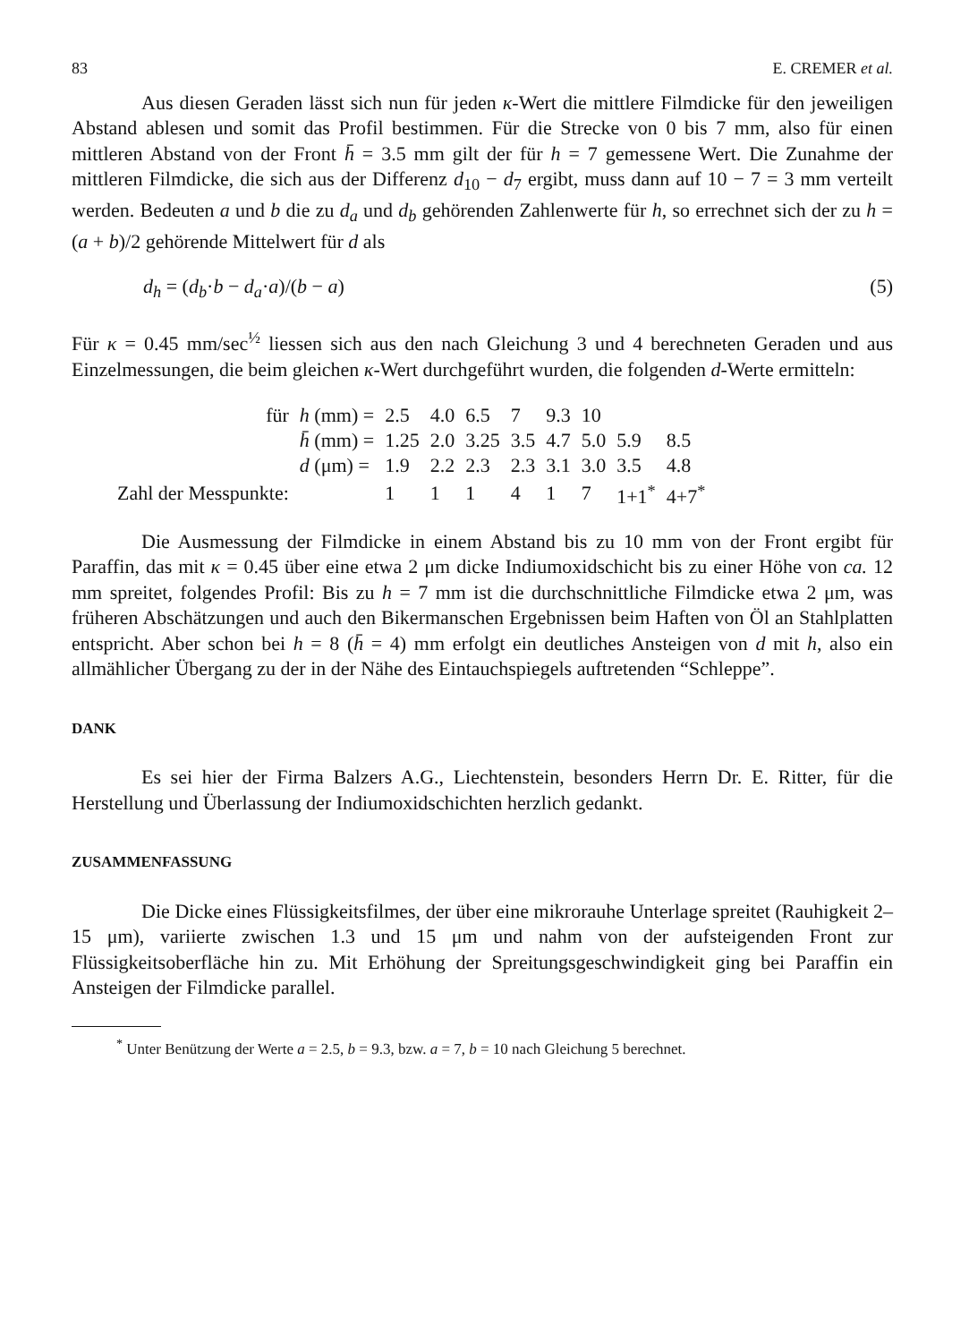83 E. CREMER et al.
Aus diesen Geraden lässt sich nun für jeden κ-Wert die mittlere Filmdicke für den jeweiligen Abstand ablesen und somit das Profil bestimmen. Für die Strecke von 0 bis 7 mm, also für einen mittleren Abstand von der Front h̄ = 3.5 mm gilt der für h = 7 gemessene Wert. Die Zunahme der mittleren Filmdicke, die sich aus der Differenz d<sub>10</sub> − d<sub>7</sub> ergibt, muss dann auf 10 − 7 = 3 mm verteilt werden. Bedeuten a und b die zu d<sub>a</sub> und d<sub>b</sub> gehörenden Zahlenwerte für h, so errechnet sich der zu h = (a + b)/2 gehörende Mittelwert für d als
d<sub>h</sub> = (d<sub>b</sub>·b − d<sub>a</sub>·a)/(b − a) (5)
Für κ = 0.45 mm/sec<sup>½</sup> liessen sich aus den nach Gleichung 3 und 4 berechneten Geraden und aus Einzelmessungen, die beim gleichen κ-Wert durchgeführt wurden, die folgenden d-Werte ermitteln:
| für | h (mm) = | 2.5 | 4.0 | 6.5 | 7 | 9.3 | 10 | | |
| | h̄ (mm) = | 1.25 | 2.0 | 3.25 | 3.5 | 4.7 | 5.0 | 5.9 | 8.5 |
| | d (μm) = | 1.9 | 2.2 | 2.3 | 2.3 | 3.1 | 3.0 | 3.5 | 4.8 |
| Zahl der Messpunkte: | | 1 | 1 | 1 | 4 | 1 | 7 | 1+1<sup>*</sup> | 4+7<sup>*</sup> |
Die Ausmessung der Filmdicke in einem Abstand bis zu 10 mm von der Front ergibt für Paraffin, das mit κ = 0.45 über eine etwa 2 μm dicke Indiumoxidschicht bis zu einer Höhe von ca. 12 mm spreitet, folgendes Profil: Bis zu h = 7 mm ist die durchschnittliche Filmdicke etwa 2 μm, was früheren Abschätzungen und auch den Bikermanschen Ergebnissen beim Haften von Öl an Stahlplatten entspricht. Aber schon bei h = 8 (h̄ = 4) mm erfolgt ein deutliches Ansteigen von d mit h, also ein allmählicher Übergang zu der in der Nähe des Eintauchspiegels auftretenden “Schleppe”.
DANK
Es sei hier der Firma Balzers A.G., Liechtenstein, besonders Herrn Dr. E. Ritter, für die Herstellung und Überlassung der Indiumoxidschichten herzlich gedankt.
ZUSAMMENFASSUNG
Die Dicke eines Flüssigkeitsfilmes, der über eine mikrorauhe Unterlage spreitet (Rauhigkeit 2–15 μm), variierte zwischen 1.3 und 15 μm und nahm von der aufsteigenden Front zur Flüssigkeitsoberfläche hin zu. Mit Erhöhung der Spreitungsgeschwindigkeit ging bei Paraffin ein Ansteigen der Filmdicke parallel.
<sup>*</sup> Unter Benützung der Werte a = 2.5, b = 9.3, bzw. a = 7, b = 10 nach Gleichung 5 berechnet.